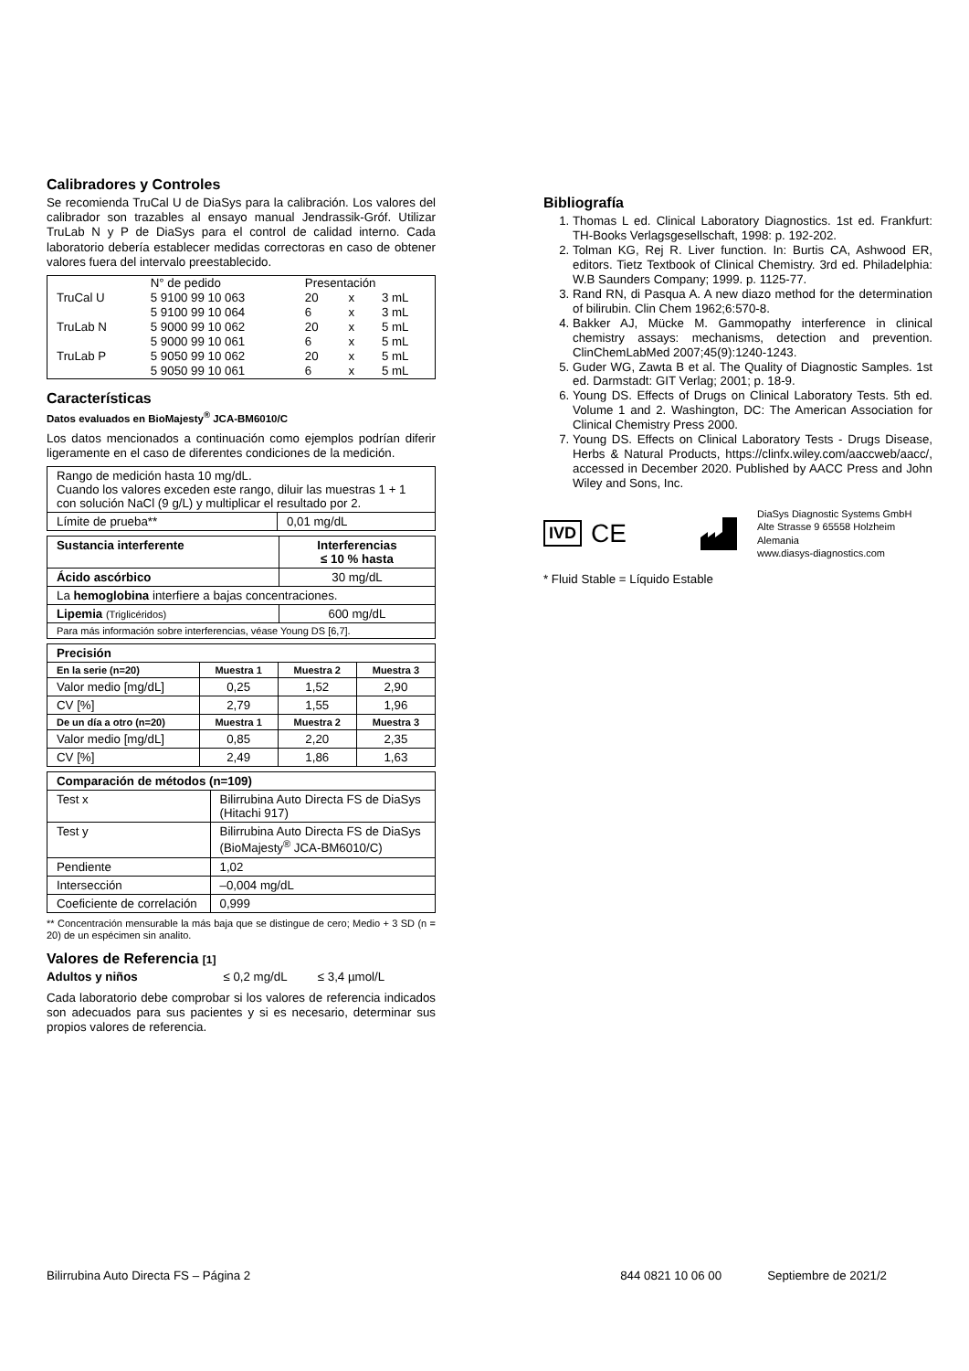Calibradores y Controles
Se recomienda TruCal U de DiaSys para la calibración. Los valores del calibrador son trazables al ensayo manual Jendrassik-Gróf. Utilizar TruLab N y P de DiaSys para el control de calidad interno. Cada laboratorio debería establecer medidas correctoras en caso de obtener valores fuera del intervalo preestablecido.
| | N° de pedido | Presentación | | |
| TruCal U | 5 9100 99 10 063 | 20 | x | 3 mL |
| | 5 9100 99 10 064 | 6 | x | 3 mL |
| TruLab N | 5 9000 99 10 062 | 20 | x | 5 mL |
| | 5 9000 99 10 061 | 6 | x | 5 mL |
| TruLab P | 5 9050 99 10 062 | 20 | x | 5 mL |
| | 5 9050 99 10 061 | 6 | x | 5 mL |
Características
Datos evaluados en BioMajesty<sup>®</sup> JCA-BM6010/C
Los datos mencionados a continuación como ejemplos podrían diferir ligeramente en el caso de diferentes condiciones de la medición.
| Rango de medición hasta 10 mg/dL. Cuando los valores exceden este rango, diluir las muestras 1 + 1 con solución NaCl (9 g/L) y multiplicar el resultado por 2. | |
| Límite de prueba** | 0,01 mg/dL |
| Sustancia interferente | Interferencias ≤ 10 % hasta |
| --- | --- |
| Ácido ascórbico | 30 mg/dL |
| La hemoglobina interfiere a bajas concentraciones. | |
| Lipemia (Triglicéridos) | 600 mg/dL |
| Para más información sobre interferencias, véase Young DS [6,7]. | |
| Precisión | | | |
| --- | --- | --- | --- |
| En la serie (n=20) | Muestra 1 | Muestra 2 | Muestra 3 |
| Valor medio [mg/dL] | 0,25 | 1,52 | 2,90 |
| CV [%] | 2,79 | 1,55 | 1,96 |
| De un día a otro (n=20) | Muestra 1 | Muestra 2 | Muestra 3 |
| Valor medio [mg/dL] | 0,85 | 2,20 | 2,35 |
| CV [%] | 2,49 | 1,86 | 1,63 |
| Comparación de métodos (n=109) | |
| --- | --- |
| Test x | Bilirrubina Auto Directa FS de DiaSys (Hitachi 917) |
| Test y | Bilirrubina Auto Directa FS de DiaSys (BioMajesty<sup>®</sup> JCA-BM6010/C) |
| Pendiente | 1,02 |
| Intersección | –0,004 mg/dL |
| Coeficiente de correlación | 0,999 |
** Concentración mensurable la más baja que se distingue de cero; Medio + 3 SD (n = 20) de un espécimen sin analito.
Valores de Referencia [1]
Adultos y niños ≤ 0,2 mg/dL ≤ 3,4 µmol/L
Cada laboratorio debe comprobar si los valores de referencia indicados son adecuados para sus pacientes y si es necesario, determinar sus propios valores de referencia.
Bibliografía
1. Thomas L ed. Clinical Laboratory Diagnostics. 1st ed. Frankfurt: TH-Books Verlagsgesellschaft, 1998: p. 192-202.
2. Tolman KG, Rej R. Liver function. In: Burtis CA, Ashwood ER, editors. Tietz Textbook of Clinical Chemistry. 3rd ed. Philadelphia: W.B Saunders Company; 1999. p. 1125-77.
3. Rand RN, di Pasqua A. A new diazo method for the determination of bilirubin. Clin Chem 1962;6:570-8.
4. Bakker AJ, Mücke M. Gammopathy interference in clinical chemistry assays: mechanisms, detection and prevention. ClinChemLabMed 2007;45(9):1240-1243.
5. Guder WG, Zawta B et al. The Quality of Diagnostic Samples. 1st ed. Darmstadt: GIT Verlag; 2001; p. 18-9.
6. Young DS. Effects of Drugs on Clinical Laboratory Tests. 5th ed. Volume 1 and 2. Washington, DC: The American Association for Clinical Chemistry Press 2000.
7. Young DS. Effects on Clinical Laboratory Tests - Drugs Disease, Herbs & Natural Products, https://clinfx.wiley.com/aaccweb/aacc/, accessed in December 2020. Published by AACC Press and John Wiley and Sons, Inc.
IVD CE
DiaSys Diagnostic Systems GmbH
Alte Strasse 9 65558 Holzheim
Alemania
www.diasys-diagnostics.com
* Fluid Stable = Líquido Estable
Bilirrubina Auto Directa FS – Página 2 844 0821 10 06 00 Septiembre de 2021/2